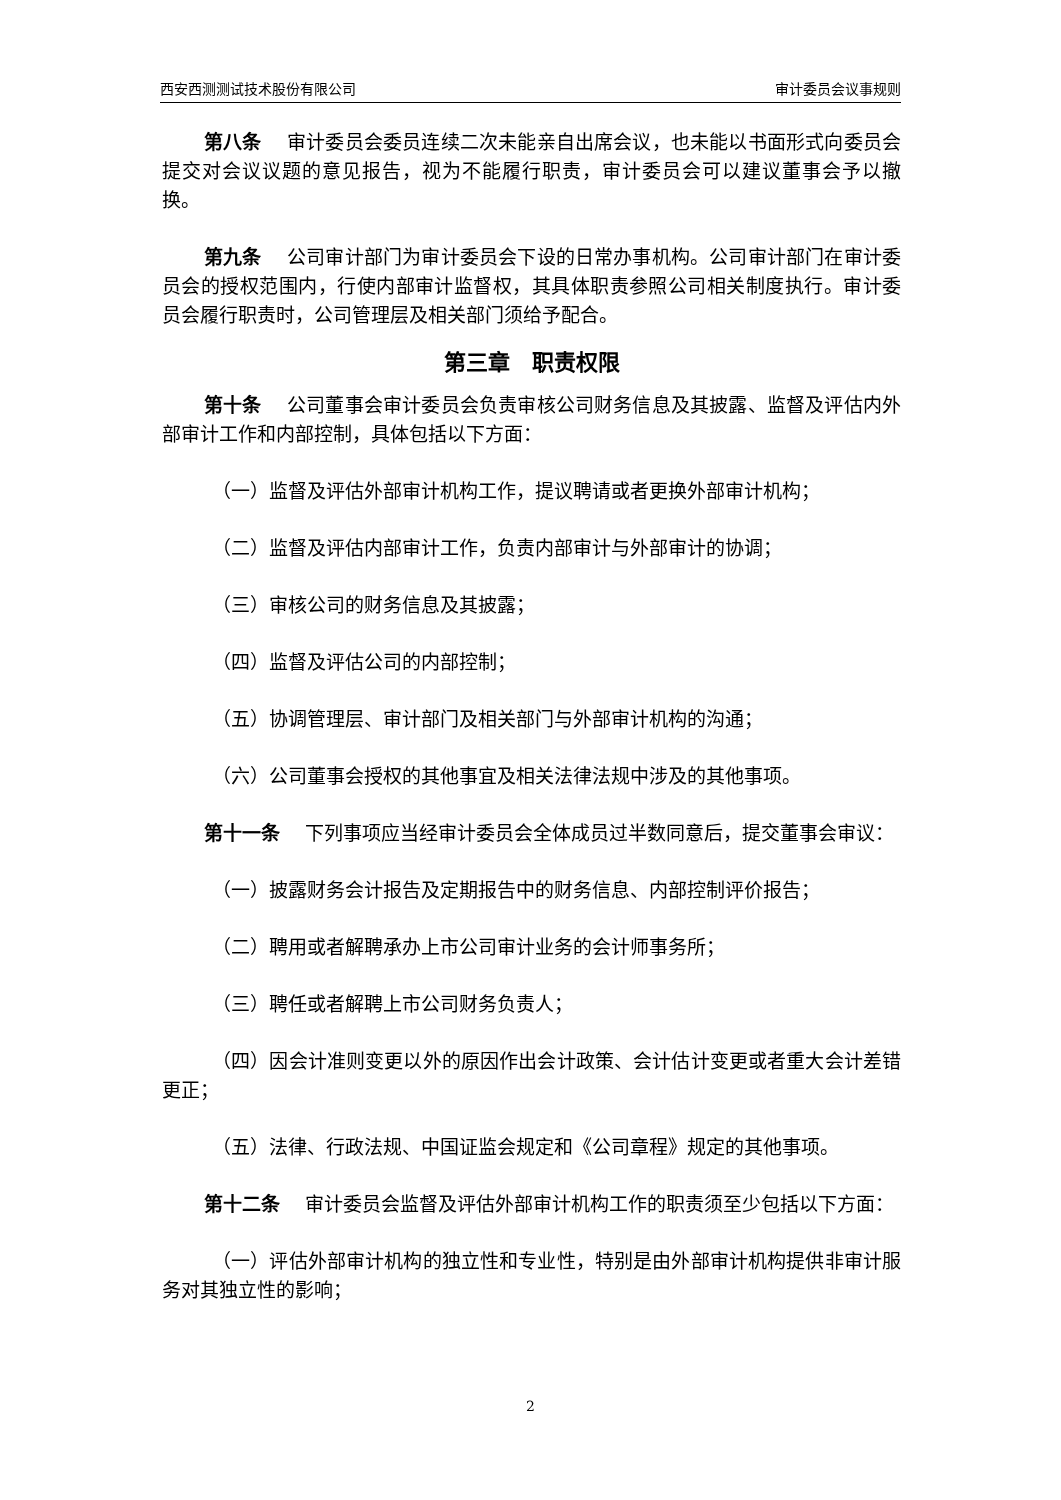西安西测测试技术股份有限公司 审计委员会议事规则
第八条　 审计委员会委员连续二次未能亲自出席会议，也未能以书面形式向委员会提交对会议议题的意见报告，视为不能履行职责，审计委员会可以建议董事会予以撤换。
第九条　 公司审计部门为审计委员会下设的日常办事机构。公司审计部门在审计委员会的授权范围内，行使内部审计监督权，其具体职责参照公司相关制度执行。审计委员会履行职责时，公司管理层及相关部门须给予配合。
第三章　职责权限
第十条　 公司董事会审计委员会负责审核公司财务信息及其披露、监督及评估内外部审计工作和内部控制，具体包括以下方面：
（一）监督及评估外部审计机构工作，提议聘请或者更换外部审计机构；
（二）监督及评估内部审计工作，负责内部审计与外部审计的协调；
（三）审核公司的财务信息及其披露；
（四）监督及评估公司的内部控制；
（五）协调管理层、审计部门及相关部门与外部审计机构的沟通；
（六）公司董事会授权的其他事宜及相关法律法规中涉及的其他事项。
第十一条　 下列事项应当经审计委员会全体成员过半数同意后，提交董事会审议：
（一）披露财务会计报告及定期报告中的财务信息、内部控制评价报告；
（二）聘用或者解聘承办上市公司审计业务的会计师事务所；
（三）聘任或者解聘上市公司财务负责人；
（四）因会计准则变更以外的原因作出会计政策、会计估计变更或者重大会计差错更正；
（五）法律、行政法规、中国证监会规定和《公司章程》规定的其他事项。
第十二条　 审计委员会监督及评估外部审计机构工作的职责须至少包括以下方面：
（一）评估外部审计机构的独立性和专业性，特别是由外部审计机构提供非审计服务对其独立性的影响；
2